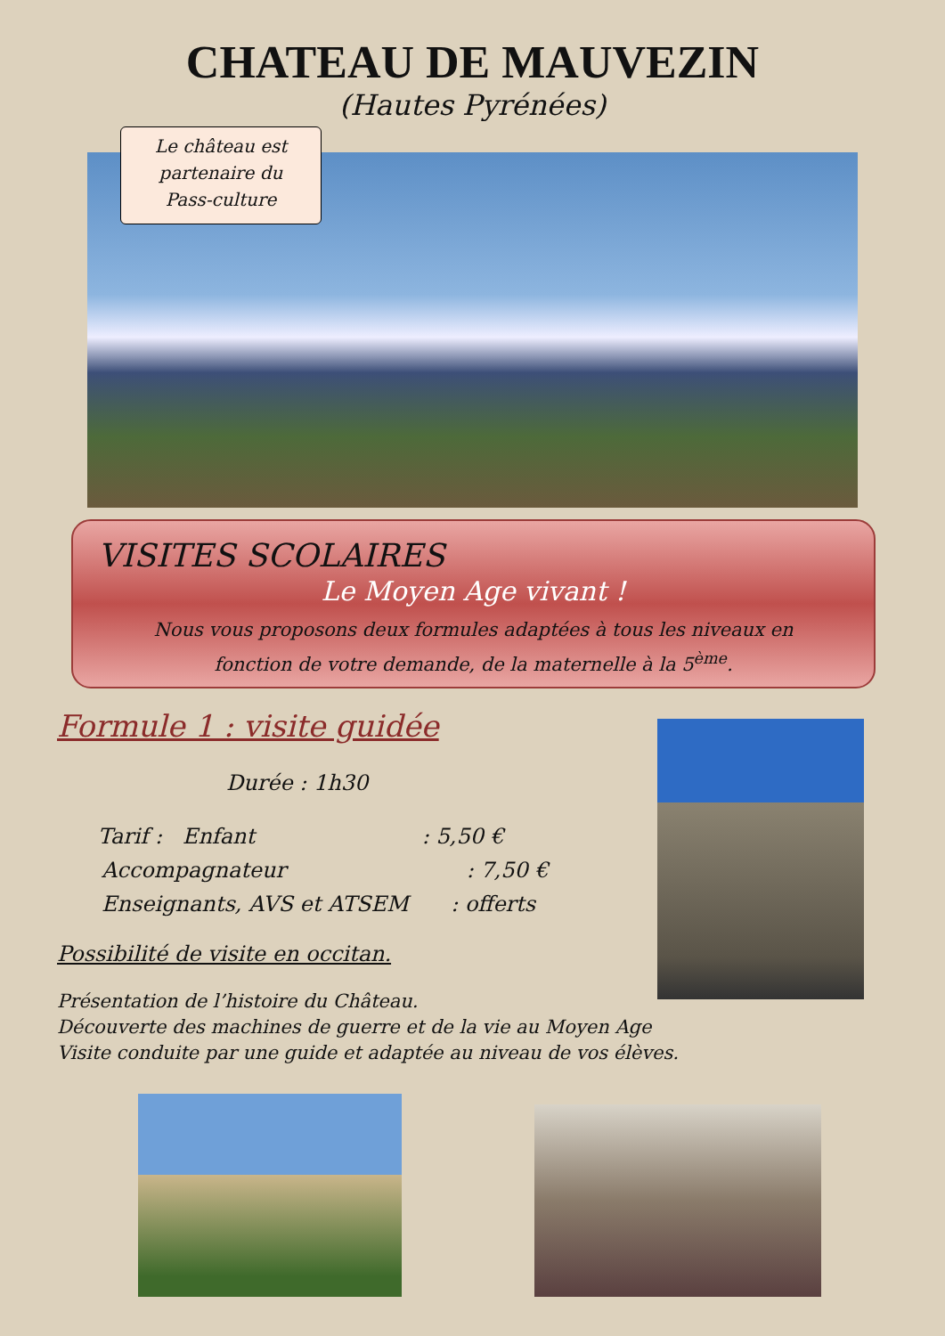CHATEAU DE MAUVEZIN
(Hautes Pyrénées)
Le château est
partenaire du
Pass-culture
VISITES SCOLAIRES
Le Moyen Age vivant !
Nous vous proposons deux formules adaptées à tous les niveaux en
fonction de votre demande, de la maternelle à la 5<sup>ème</sup>.
Formule 1 : visite guidée
Durée : 1h30
Tarif : Enfant : 5,50 €
Accompagnateur : 7,50 €
Enseignants, AVS et ATSEM : offerts
Possibilité de visite en occitan.
Présentation de l’histoire du Château.
Découverte des machines de guerre et de la vie au Moyen Age
Visite conduite par une guide et adaptée au niveau de vos élèves.